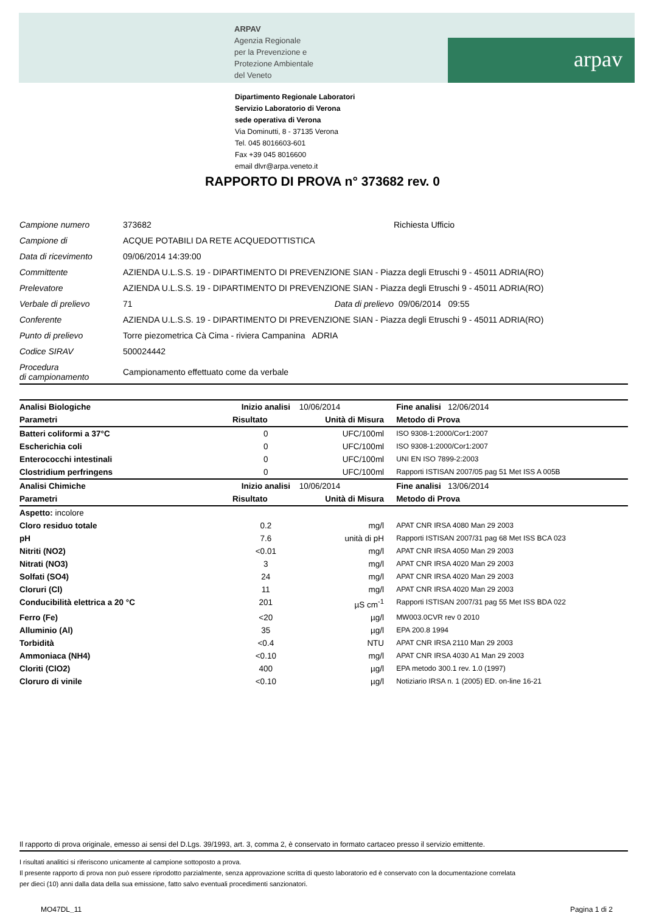ARPAV
Agenzia Regionale
per la Prevenzione e
Protezione Ambientale
del Veneto
arpav
Dipartimento Regionale Laboratori
Servizio Laboratorio di Verona
sede operativa di Verona
Via Dominutti, 8 - 37135 Verona
Tel. 045 8016603-601
Fax +39 045 8016600
email dlvr@arpa.veneto.it
RAPPORTO DI PROVA n° 373682 rev. 0
| Campione numero | 373682 | | Richiesta Ufficio |
| Campione di | ACQUE POTABILI DA RETE ACQUEDOTTISTICA | | |
| Data di ricevimento | 09/06/2014 14:39:00 | | |
| Committente | AZIENDA U.L.S.S. 19 - DIPARTIMENTO DI PREVENZIONE SIAN - Piazza degli Etruschi 9 - 45011 ADRIA(RO) | | |
| Prelevatore | AZIENDA U.L.S.S. 19 - DIPARTIMENTO DI PREVENZIONE SIAN - Piazza degli Etruschi 9 - 45011 ADRIA(RO) | | |
| Verbale di prelievo | 71 | Data di prelievo | 09/06/2014 09:55 |
| Conferente | AZIENDA U.L.S.S. 19 - DIPARTIMENTO DI PREVENZIONE SIAN - Piazza degli Etruschi 9 - 45011 ADRIA(RO) | | |
| Punto di prelievo | Torre piezometrica Cà Cima - riviera Campanina ADRIA | | |
| Codice SIRAV | 500024442 | | |
| Procedura di campionamento | Campionamento effettuato come da verbale | | |
| Analisi Biologiche | Inizio analisi | 10/06/2014 | Fine analisi 12/06/2014 |
| Parametri | Risultato | Unità di Misura | Metodo di Prova |
| Batteri coliformi a 37°C | 0 | UFC/100ml | ISO 9308-1:2000/Cor1:2007 |
| Escherichia coli | 0 | UFC/100ml | ISO 9308-1:2000/Cor1:2007 |
| Enterococchi intestinali | 0 | UFC/100ml | UNI EN ISO 7899-2:2003 |
| Clostridium perfringens | 0 | UFC/100ml | Rapporti ISTISAN 2007/05 pag 51 Met ISS A 005B |
| Analisi Chimiche | Inizio analisi | 10/06/2014 | Fine analisi 13/06/2014 |
| Parametri | Risultato | Unità di Misura | Metodo di Prova |
| Aspetto: incolore | | | |
| Cloro residuo totale | 0.2 | mg/l | APAT CNR IRSA 4080 Man 29 2003 |
| pH | 7.6 | unità di pH | Rapporti ISTISAN 2007/31 pag 68 Met ISS BCA 023 |
| Nitriti (NO2) | <0.01 | mg/l | APAT CNR IRSA 4050 Man 29 2003 |
| Nitrati (NO3) | 3 | mg/l | APAT CNR IRSA 4020 Man 29 2003 |
| Solfati (SO4) | 24 | mg/l | APAT CNR IRSA 4020 Man 29 2003 |
| Cloruri (Cl) | 11 | mg/l | APAT CNR IRSA 4020 Man 29 2003 |
| Conducibilità elettrica a 20 °C | 201 | µS cm<sup>-1</sup> | Rapporti ISTISAN 2007/31 pag 55 Met ISS BDA 022 |
| Ferro (Fe) | <20 | µg/l | MW003.0CVR rev 0 2010 |
| Alluminio (Al) | 35 | µg/l | EPA 200.8 1994 |
| Torbidità | <0.4 | NTU | APAT CNR IRSA 2110 Man 29 2003 |
| Ammoniaca (NH4) | <0.10 | mg/l | APAT CNR IRSA 4030 A1 Man 29 2003 |
| Cloriti (ClO2) | 400 | µg/l | EPA metodo 300.1 rev. 1.0 (1997) |
| Cloruro di vinile | <0.10 | µg/l | Notiziario IRSA n. 1 (2005) ED. on-line 16-21 |
Il rapporto di prova originale, emesso ai sensi del D.Lgs. 39/1993, art. 3, comma 2, è conservato in formato cartaceo presso il servizio emittente.
I risultati analitici si riferiscono unicamente al campione sottoposto a prova.
Il presente rapporto di prova non può essere riprodotto parzialmente, senza approvazione scritta di questo laboratorio ed è conservato con la documentazione correlata
per dieci (10) anni dalla data della sua emissione, fatto salvo eventuali procedimenti sanzionatori.
MO47DL_11 Pagina 1 di 2